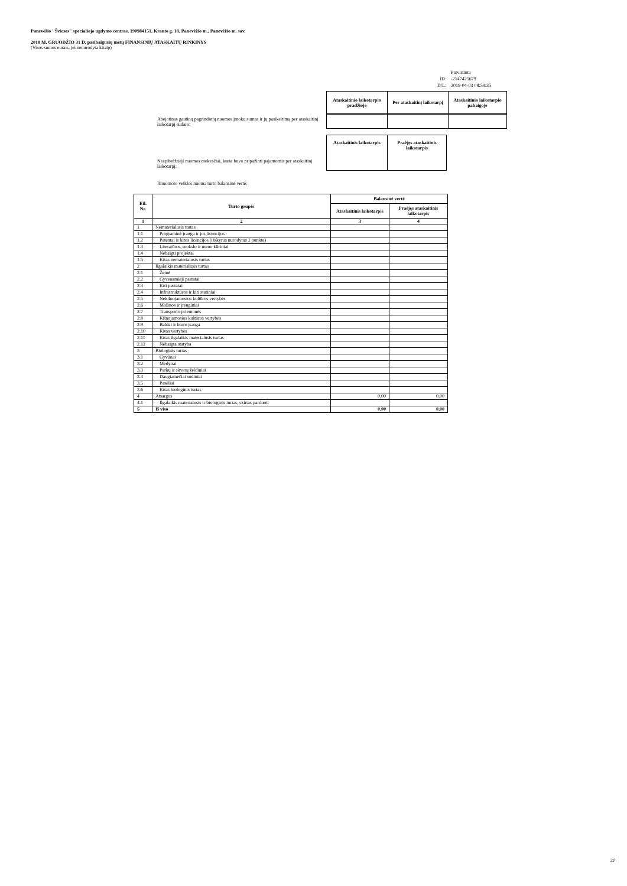Panevėžio "Šviesos" specialiojo ugdymo centras, 190984151, Kranto g. 18, Panevėžio m., Panevėžio m. sav.
2018 M. GRUODŽIO 31 D. pasibaigusių metų FINANSINIŲ ATASKAITŲ RINKINYS
(Visos sumos eurais, jei nenurodyta kitaip)
| | Patvirtinta |
| ID: | -2147425679 |
| D/L: | 2019-04-03 08:59:35 |
| Ataskaitinio laikotarpio pradžioje | Per ataskaitinį laikotarpį | Ataskaitinio laikotarpio pabaigoje |
| --- | --- | --- |
Abejotinas gautinų pagrindinių nuomos įmokų sumas ir jų pasikeitimą per ataskaitinį laikotarpį sudaro:
Neapibrėžtieji nuomos mokesčiai, kurie buvo pripažinti pajamomis per ataskaitinį laikotarpį:
| Ataskaitinis laikotarpis | Praėjęs ataskaitinis laikotarpis |
| --- | --- |
Išnuomoto veiklos nuoma turto balansinė vertė:
| Eil. Nr. | Turto grupės | Balansinė vertė | |
| --- | --- | --- | --- |
| | | Ataskaitinis laikotarpis | Praėjęs ataskaitinis laikotarpis |
| 1 | 2 | 3 | 4 |
| 1 | Nematerialusis turtas | | |
| 1.1 | Programinė įranga ir jos licencijos | | |
| 1.2 | Patentai ir kitos licencijos (išskyrus nurodytus 2 punkte) | | |
| 1.3 | Literatūros, mokslo ir meno kūriniai | | |
| 1.4 | Nebaigti projektai | | |
| 1.5 | Kitas nematerialusis turtas | | |
| 2 | Ilgalaikis materialusis turtas | | |
| 2.1 | Žemė | | |
| 2.2 | Gyvenamieji pastatai | | |
| 2.3 | Kiti pastatai | | |
| 2.4 | Infrastruktūros ir kiti statiniai | | |
| 2.5 | Nekilnojamosios kultūros vertybės | | |
| 2.6 | Mašinos ir įrenginiai | | |
| 2.7 | Transporto priemonės | | |
| 2.8 | Kilnojamosios kultūros vertybės | | |
| 2.9 | Baldai ir biuro įranga | | |
| 2.10 | Kitos vertybės | | |
| 2.11 | Kitas ilgalaikis materialusis turtas | | |
| 2.12 | Nebaigta statyba | | |
| 3 | Biologinis turtas | | |
| 3.1 | Gyvūnai | | |
| 3.2 | Medynai | | |
| 3.3 | Parkų ir skverų želdiniai | | |
| 3.4 | Daugiamečiai sodiniai | | |
| 3.5 | Pasėliai | | |
| 3.6 | Kitas biologinis turtas | | |
| 4 | Atsargos | 0,00 | 0,00 |
| 4.1 | Ilgalaikis materialusis ir biologinis turtas, skirtas parduoti | | |
| 5 | Iš viso | 0,00 | 0,00 |
20